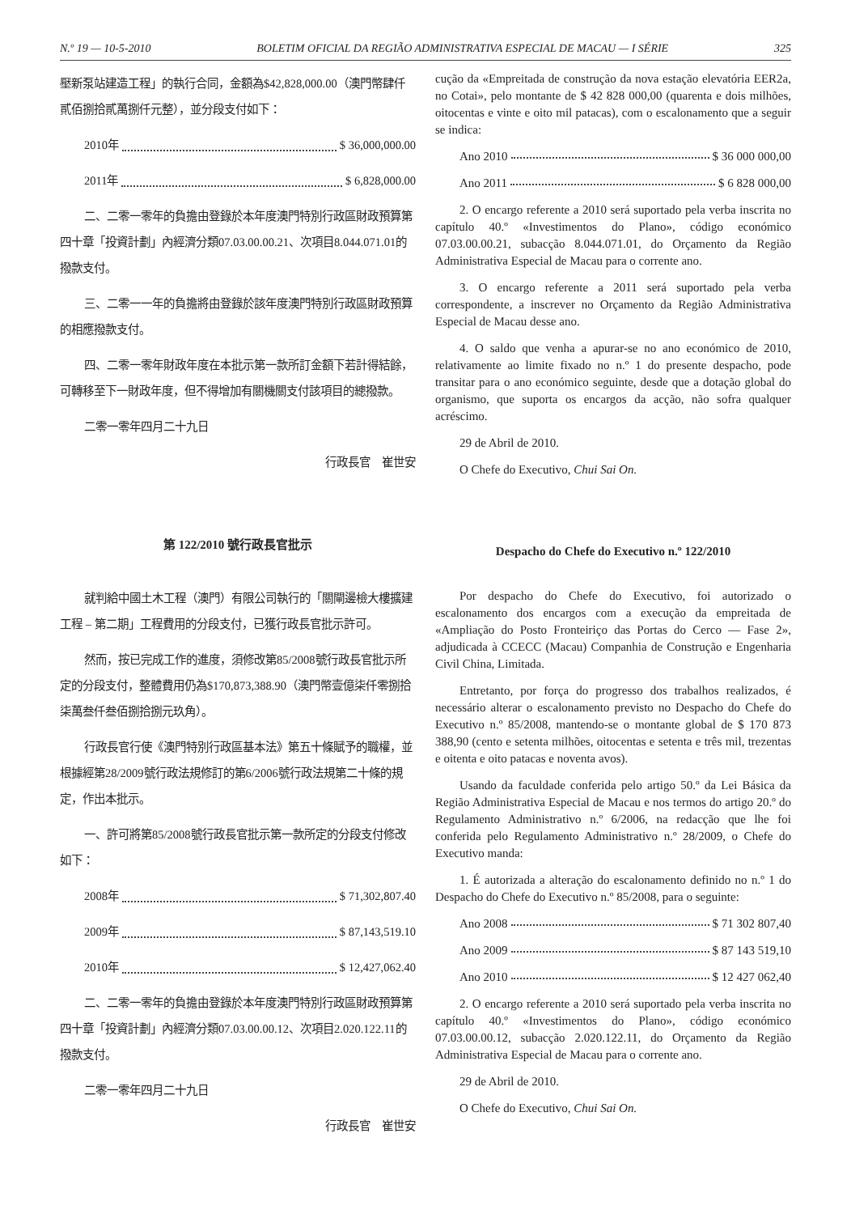N.º 19 — 10-5-2010 BOLETIM OFICIAL DA REGIÃO ADMINISTRATIVA ESPECIAL DE MACAU — I SÉRIE 325
壓新泵站建造工程」的執行合同，金額為$42,828,000.00（澳門幣肆仟貳佰捌拾貳萬捌仟元整），並分段支付如下：
2010年 $ 36,000,000.00
2011年 $ 6,828,000.00
二、二零一零年的負擔由登錄於本年度澳門特別行政區財政預算第四十章「投資計劃」內經濟分類07.03.00.00.21、次項目8.044.071.01的撥款支付。
三、二零一一年的負擔將由登錄於該年度澳門特別行政區財政預算的相應撥款支付。
四、二零一零年財政年度在本批示第一款所訂金額下若計得結餘，可轉移至下一財政年度，但不得增加有關機關支付該項目的總撥款。
二零一零年四月二十九日
行政長官　崔世安
第 122/2010 號行政長官批示
就判給中國土木工程（澳門）有限公司執行的「關閘邊檢大樓擴建工程 – 第二期」工程費用的分段支付，已獲行政長官批示許可。
然而，按已完成工作的進度，須修改第85/2008號行政長官批示所定的分段支付，整體費用仍為$170,873,388.90（澳門幣壹億柒仟零捌拾柒萬叁仟叁佰捌拾捌元玖角）。
行政長官行使《澳門特別行政區基本法》第五十條賦予的職權，並根據經第28/2009號行政法規修訂的第6/2006號行政法規第二十條的規定，作出本批示。
一、許可將第85/2008號行政長官批示第一款所定的分段支付修改如下：
2008年 $ 71,302,807.40
2009年 $ 87,143,519.10
2010年 $ 12,427,062.40
二、二零一零年的負擔由登錄於本年度澳門特別行政區財政預算第四十章「投資計劃」內經濟分類07.03.00.00.12、次項目2.020.122.11的撥款支付。
二零一零年四月二十九日
行政長官　崔世安
cução da «Empreitada de construção da nova estação elevatória EER2a, no Cotai», pelo montante de $ 42 828 000,00 (quarenta e dois milhões, oitocentas e vinte e oito mil patacas), com o escalonamento que a seguir se indica:
Ano 2010 $ 36 000 000,00
Ano 2011 $ 6 828 000,00
2. O encargo referente a 2010 será suportado pela verba inscrita no capítulo 40.º «Investimentos do Plano», código económico 07.03.00.00.21, subacção 8.044.071.01, do Orçamento da Região Administrativa Especial de Macau para o corrente ano.
3. O encargo referente a 2011 será suportado pela verba correspondente, a inscrever no Orçamento da Região Administrativa Especial de Macau desse ano.
4. O saldo que venha a apurar-se no ano económico de 2010, relativamente ao limite fixado no n.º 1 do presente despacho, pode transitar para o ano económico seguinte, desde que a dotação global do organismo, que suporta os encargos da acção, não sofra qualquer acréscimo.
29 de Abril de 2010.
O Chefe do Executivo, Chui Sai On.
Despacho do Chefe do Executivo n.º 122/2010
Por despacho do Chefe do Executivo, foi autorizado o escalonamento dos encargos com a execução da empreitada de «Ampliação do Posto Fronteiriço das Portas do Cerco — Fase 2», adjudicada à CCECC (Macau) Companhia de Construção e Engenharia Civil China, Limitada.
Entretanto, por força do progresso dos trabalhos realizados, é necessário alterar o escalonamento previsto no Despacho do Chefe do Executivo n.º 85/2008, mantendo-se o montante global de $ 170 873 388,90 (cento e setenta milhões, oitocentas e setenta e três mil, trezentas e oitenta e oito patacas e noventa avos).
Usando da faculdade conferida pelo artigo 50.º da Lei Básica da Região Administrativa Especial de Macau e nos termos do artigo 20.º do Regulamento Administrativo n.º 6/2006, na redacção que lhe foi conferida pelo Regulamento Administrativo n.º 28/2009, o Chefe do Executivo manda:
1. É autorizada a alteração do escalonamento definido no n.º 1 do Despacho do Chefe do Executivo n.º 85/2008, para o seguinte:
Ano 2008 $ 71 302 807,40
Ano 2009 $ 87 143 519,10
Ano 2010 $ 12 427 062,40
2. O encargo referente a 2010 será suportado pela verba inscrita no capítulo 40.º «Investimentos do Plano», código económico 07.03.00.00.12, subacção 2.020.122.11, do Orçamento da Região Administrativa Especial de Macau para o corrente ano.
29 de Abril de 2010.
O Chefe do Executivo, Chui Sai On.